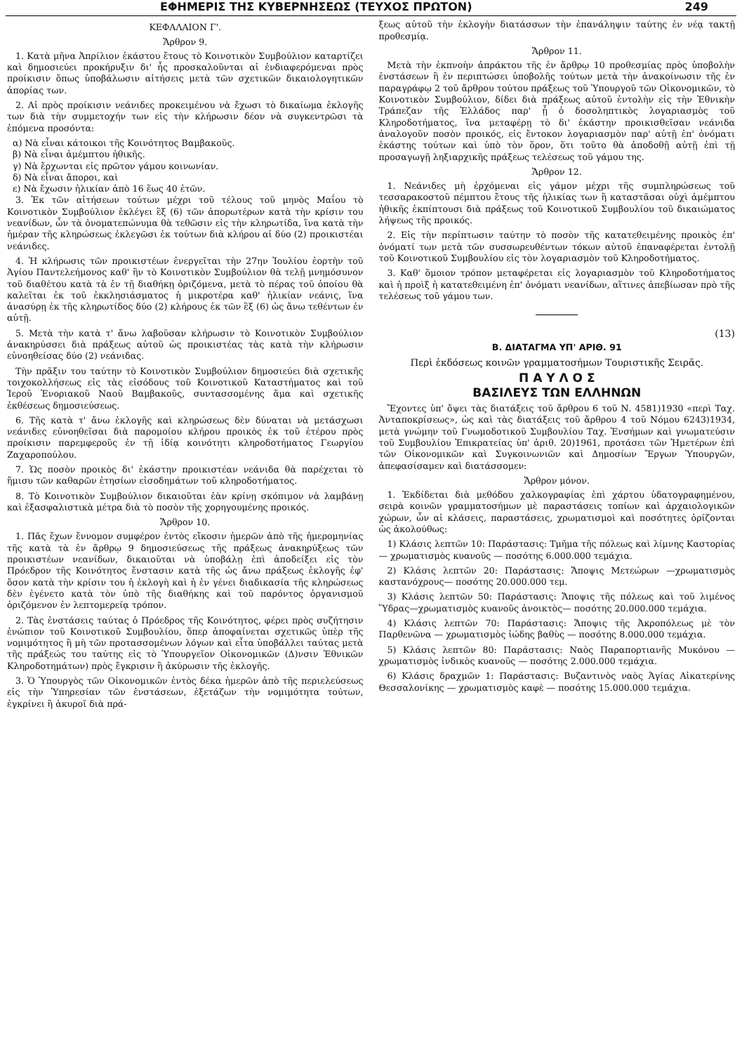ΕΦΗΜΕΡΙΣ ΤΗΣ ΚΥΒΕΡΝΗΣΕΩΣ (ΤΕΥΧΟΣ ΠΡΩΤΟΝ) 249
ΚΕΦΑΛΑΙΟΝ Γ'.
Ἄρθρον 9.
1. Κατὰ μῆνα Ἀπρίλιον ἑκάστου ἔτους τὸ Κοινοτικὸν Συμβούλιον καταρτίζει καὶ δημοσιεύει προκήρυξιν δι' ἧς προσκαλοῦνται αἱ ἐνδιαφερόμεναι πρὸς προίκισιν ὅπως ὑποβάλωσιν αἰτήσεις μετὰ τῶν σχετικῶν δικαιολογητικῶν ἀπορίας των.
2. Αἱ πρὸς προίκισιν νεάνιδες προκειμένου νὰ ἔχωσι τὸ δικαίωμα ἐκλογῆς των διὰ τὴν συμμετοχήν των εἰς τὴν κλήρωσιν δέον νὰ συγκεντρῶσι τὰ ἑπόμενα προσόντα:
α) Νὰ εἶναι κάτοικοι τῆς Κοινότητος Βαμβακοῦς.
β) Νὰ εἶναι ἀμέμπτου ἠθικῆς.
γ) Νὰ ἔρχωνται εἰς πρῶτον γάμου κοινωνίαν.
δ) Νὰ εἶναι ἄποροι, καὶ
ε) Νὰ ἔχωσιν ἡλικίαν ἀπὸ 16 ἕως 40 ἐτῶν.
3. Ἐκ τῶν αἰτήσεων τούτων μέχρι τοῦ τέλους τοῦ μηνὸς Μαΐου τὸ Κοινοτικὸν Συμβούλιον ἐκλέγει ἓξ (6) τῶν ἀπορωτέρων κατὰ τὴν κρίσιν του νεανίδων, ὧν τὰ ὀνοματεπώνυμα θὰ τεθῶσιν εἰς τὴν κληρωτίδα, ἵνα κατὰ τὴν ἡμέραν τῆς κληρώσεως ἐκλεγῶσι ἐκ τούτων διὰ κλήρου αἱ δύο (2) προικιστέαι νεάνιδες.
4. Ἡ κλήρωσις τῶν προικιστέων ἐνεργεῖται τὴν 27ην Ἰουλίου ἑορτὴν τοῦ Ἁγίου Παντελεήμονος καθ' ἣν τὸ Κοινοτικὸν Συμβούλιον θὰ τελῇ μνημόσυνον τοῦ διαθέτου κατὰ τὰ ἐν τῇ διαθήκῃ ὁριζόμενα, μετὰ τὸ πέρας τοῦ ὁποίου θὰ καλεῖται ἐκ τοῦ ἐκκλησιάσματος ἡ μικροτέρα καθ' ἡλικίαν νεάνις, ἵνα ἀνασύρῃ ἐκ τῆς κληρωτίδος δύο (2) κλήρους ἐκ τῶν ἓξ (6) ὡς ἄνω τεθέντων ἐν αὐτῇ.
5. Μετὰ τὴν κατὰ τ' ἄνω λαβοῦσαν κλήρωσιν τὸ Κοινοτικὸν Συμβούλιον ἀνακηρύσσει διὰ πράξεως αὐτοῦ ὡς προικιστέας τὰς κατὰ τὴν κλήρωσιν εὐνοηθείσας δύο (2) νεάνιδας.
Τὴν πρᾶξιν του ταύτην τὸ Κοινοτικὸν Συμβούλιον δημοσιεύει διὰ σχετικῆς τοιχοκολλήσεως εἰς τὰς εἰσόδους τοῦ Κοινοτικοῦ Καταστήματος καὶ τοῦ Ἱεροῦ Ἐνοριακοῦ Ναοῦ Βαμβακοῦς, συντασσομένης ἅμα καὶ σχετικῆς ἐκθέσεως δημοσιεύσεως.
6. Τῆς κατὰ τ' ἄνω ἐκλογῆς καὶ κληρώσεως δὲν δύναται νὰ μετάσχωσι νεάνιδες εὐνοηθεῖσαι διὰ παρομοίου κλήρου προικὸς ἐκ τοῦ ἑτέρου πρὸς προίκισιν παρεμφεροῦς ἐν τῇ ἰδίᾳ κοινότητι κληροδοτήματος Γεωργίου Ζαχαροπούλου.
7. Ὡς ποσὸν προικὸς δι' ἑκάστην προικιστέαν νεάνιδα θὰ παρέχεται τὸ ἥμισυ τῶν καθαρῶν ἐτησίων εἰσοδημάτων τοῦ κληροδοτήματος.
8. Τὸ Κοινοτικὸν Συμβούλιον δικαιοῦται ἐὰν κρίνῃ σκόπιμον νὰ λαμβάνῃ καὶ ἐξασφαλιστικὰ μέτρα διὰ τὸ ποσὸν τῆς χορηγουμένης προικός.
Ἄρθρον 10.
1. Πᾶς ἔχων ἔννομον συμφέρον ἐντὸς εἴκοσιν ἡμερῶν ἀπὸ τῆς ἡμερομηνίας τῆς κατὰ τὰ ἐν ἄρθρῳ 9 δημοσιεύσεως τῆς πράξεως ἀνακηρύξεως τῶν προικιστέων νεανίδων, δικαιοῦται νὰ ὑποβάλῃ ἐπὶ ἀποδείξει εἰς τὸν Πρόεδρον τῆς Κοινότητος ἔνστασιν κατὰ τῆς ὡς ἄνω πράξεως ἐκλογῆς ἐφ' ὅσον κατὰ τὴν κρίσιν του ἡ ἐκλογὴ καὶ ἡ ἐν γένει διαδικασία τῆς κληρώσεως δὲν ἐγένετο κατὰ τὸν ὑπὸ τῆς διαθήκης καὶ τοῦ παρόντος ὀργανισμοῦ ὁριζόμενον ἐν λεπτομερείᾳ τρόπον.
2. Τὰς ἐνστάσεις ταύτας ὁ Πρόεδρος τῆς Κοινότητος, φέρει πρὸς συζήτησιν ἐνώπιον τοῦ Κοινοτικοῦ Συμβουλίου, ὅπερ ἀποφαίνεται σχετικῶς ὑπὲρ τῆς νομιμότητος ἢ μὴ τῶν προτασσομένων λόγων καὶ εἶτα ὑποβάλλει ταύτας μετὰ τῆς πράξεώς του ταύτης εἰς τὸ Ὑπουργεῖον Οἰκονομικῶν (Δ)νσιν Ἐθνικῶν Κληροδοτημάτων) πρὸς ἔγκρισιν ἢ ἀκύρωσιν τῆς ἐκλογῆς.
3. Ὁ Ὑπουργὸς τῶν Οἰκονομικῶν ἐντὸς δέκα ἡμερῶν ἀπὸ τῆς περιελεύσεως εἰς τὴν Ὑπηρεσίαν τῶν ἐνστάσεων, ἐξετάζων τὴν νομιμότητα τούτων, ἐγκρίνει ἢ ἀκυροῖ διὰ πρά-
ξεως αὐτοῦ τὴν ἐκλογὴν διατάσσων τὴν ἐπανάληψιν ταύτης ἐν νέᾳ τακτῇ προθεσμίᾳ.
Ἄρθρον 11.
Μετὰ τὴν ἐκπνοὴν ἀπράκτου τῆς ἐν ἄρθρῳ 10 προθεσμίας πρὸς ὑποβολὴν ἐνστάσεων ἢ ἐν περιπτώσει ὑποβολῆς τούτων μετὰ τὴν ἀνακοίνωσιν τῆς ἐν παραγράφῳ 2 τοῦ ἄρθρου τούτου πράξεως τοῦ Ὑπουργοῦ τῶν Οἰκονομικῶν, τὸ Κοινοτικὸν Συμβούλιον, δίδει διὰ πράξεως αὐτοῦ ἐντολὴν εἰς τὴν Ἐθνικὴν Τράπεζαν τῆς Ἑλλάδος παρ' ᾗ ὁ δοσοληπτικὸς λογαριασμὸς τοῦ Κληροδοτήματος, ἵνα μεταφέρῃ τὸ δι' ἑκάστην προικισθεῖσαν νεάνιδα ἀναλογοῦν ποσὸν προικός, εἰς ἔντοκον λογαριασμὸν παρ' αὐτῇ ἐπ' ὀνόματι ἑκάστης τούτων καὶ ὑπὸ τὸν ὅρον, ὅτι τοῦτο θὰ ἀποδοθῇ αὐτῇ ἐπὶ τῇ προσαγωγῇ ληξιαρχικῆς πράξεως τελέσεως τοῦ γάμου της.
Ἄρθρον 12.
1. Νεάνιδες μὴ ἐρχόμεναι εἰς γάμον μέχρι τῆς συμπληρώσεως τοῦ τεσσαρακοστοῦ πέμπτου ἔτους τῆς ἡλικίας των ἢ καταστᾶσαι οὐχὶ ἀμέμπτου ἠθικῆς ἐκπίπτουσι διὰ πράξεως τοῦ Κοινοτικοῦ Συμβουλίου τοῦ δικαιώματος λήψεως τῆς προικός.
2. Εἰς τὴν περίπτωσιν ταύτην τὸ ποσὸν τῆς κατατεθειμένης προικὸς ἐπ' ὀνόματί των μετὰ τῶν συσσωρευθέντων τόκων αὐτοῦ ἐπαναφέρεται ἐντολῇ τοῦ Κοινοτικοῦ Συμβουλίου εἰς τὸν λογαριασμὸν τοῦ Κληροδοτήματος.
3. Καθ' ὅμοιον τρόπον μεταφέρεται εἰς λογαριασμὸν τοῦ Κληροδοτήματος καὶ ἡ προὶξ ἡ κατατεθειμένη ἐπ' ὀνόματι νεανίδων, αἵτινες ἀπεβίωσαν πρὸ τῆς τελέσεως τοῦ γάμου των.
(13)
Β. ΔΙΑΤΑΓΜΑ ΥΠ' ΑΡΙΘ. 91
Περὶ ἐκδόσεως κοινῶν γραμματοσήμων Τουριστικῆς Σειρᾶς.
Π Α Υ Λ Ο Σ
ΒΑΣΙΛΕΥΣ ΤΩΝ ΕΛΛΗΝΩΝ
Ἔχοντες ὑπ' ὄψει τὰς διατάξεις τοῦ ἄρθρου 6 τοῦ Ν. 4581)1930 «περὶ Ταχ. Ἀνταποκρίσεως», ὡς καὶ τὰς διατάξεις τοῦ ἄρθρου 4 τοῦ Νόμου 6243)1934, μετὰ γνώμην τοῦ Γνωμοδοτικοῦ Συμβουλίου Ταχ. Ἐνσήμων καὶ γνωματεύσιν τοῦ Συμβουλίου Ἐπικρατείας ὑπ' ἀριθ. 20)1961, προτάσει τῶν Ἡμετέρων ἐπὶ τῶν Οἰκονομικῶν καὶ Συγκοινωνιῶν καὶ Δημοσίων Ἔργων Ὑπουργῶν, ἀπεφασίσαμεν καὶ διατάσσομεν:
Ἄρθρον μόνον.
1. Ἐκδίδεται διὰ μεθόδου χαλκογραφίας ἐπὶ χάρτου ὑδατογραφημένου, σειρὰ κοινῶν γραμματοσήμων μὲ παραστάσεις τοπίων καὶ ἀρχαιολογικῶν χώρων, ὧν αἱ κλάσεις, παραστάσεις, χρωματισμοὶ καὶ ποσότητες ὁρίζονται ὡς ἀκολούθως:
1) Κλάσις λεπτῶν 10: Παράστασις: Τμῆμα τῆς πόλεως καὶ λίμνης Καστορίας — χρωματισμὸς κυανοῦς — ποσότης 6.000.000 τεμάχια.
2) Κλάσις λεπτῶν 20: Παράστασις: Ἄποψις Μετεώρων —χρωματισμὸς καστανόχρους— ποσότης 20.000.000 τεμ.
3) Κλάσις λεπτῶν 50: Παράστασις: Ἄποψις τῆς πόλεως καὶ τοῦ λιμένος Ὕδρας—χρωματισμὸς κυανοῦς ἀνοικτὸς— ποσότης 20.000.000 τεμάχια.
4) Κλάσις λεπτῶν 70: Παράστασις: Ἄποψις τῆς Ἀκροπόλεως μὲ τὸν Παρθενῶνα — χρωματισμὸς ἰώδης βαθὺς — ποσότης 8.000.000 τεμάχια.
5) Κλάσις λεπτῶν 80: Παράστασις: Ναὸς Παραπορτιανῆς Μυκόνου — χρωματισμὸς ἰνδικὸς κυανοῦς — ποσότης 2.000.000 τεμάχια.
6) Κλάσις δραχμῶν 1: Παράστασις: Βυζαντινὸς ναὸς Ἁγίας Αἰκατερίνης Θεσσαλονίκης — χρωματισμὸς καφὲ — ποσότης 15.000.000 τεμάχια.